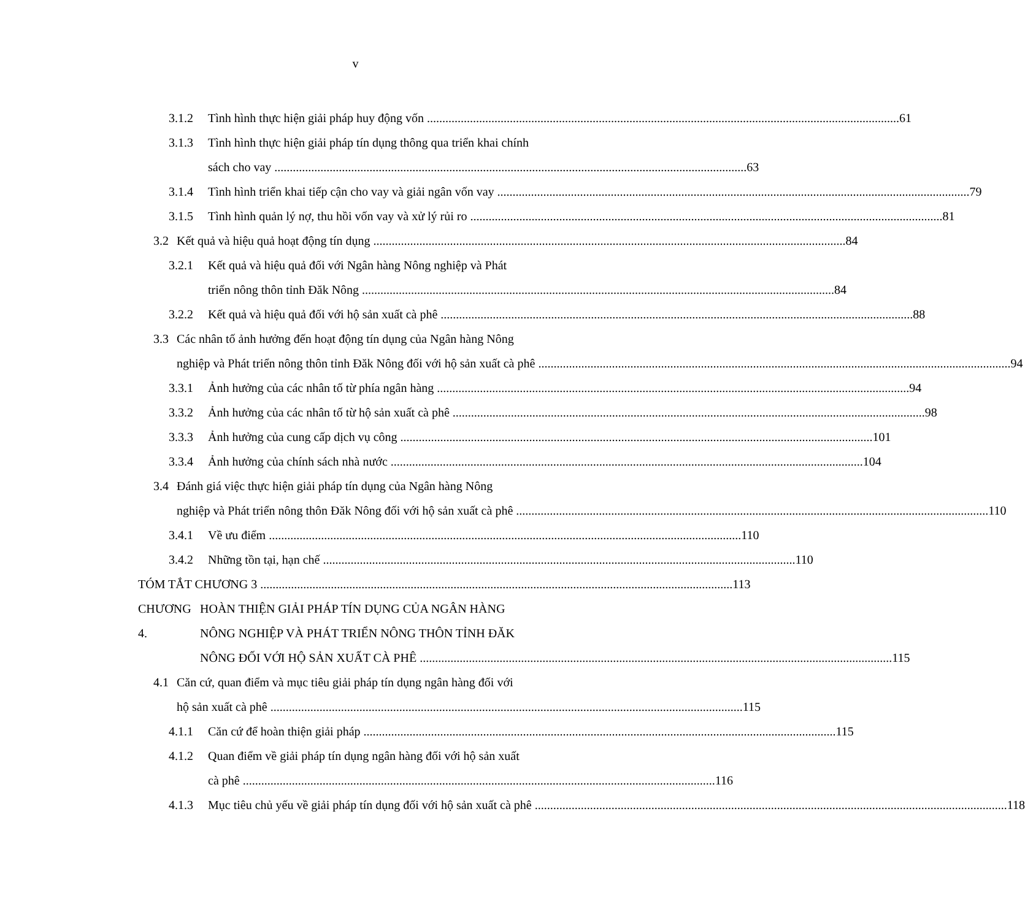v
3.1.2 Tình hình thực hiện giải pháp huy động vốn 61
3.1.3 Tình hình thực hiện giải pháp tín dụng thông qua triển khai chính
sách cho vay 63
3.1.4 Tình hình triển khai tiếp cận cho vay và giải ngân vốn vay 79
3.1.5 Tình hình quản lý nợ, thu hồi vốn vay và xử lý rủi ro 81
3.2 Kết quả và hiệu quả hoạt động tín dụng 84
3.2.1 Kết quả và hiệu quả đối với Ngân hàng Nông nghiệp và Phát
triển nông thôn tỉnh Đăk Nông 84
3.2.2 Kết quả và hiệu quả đối với hộ sản xuất cà phê 88
3.3 Các nhân tố ảnh hưởng đến hoạt động tín dụng của Ngân hàng Nông
nghiệp và Phát triển nông thôn tỉnh Đăk Nông đối với hộ sản xuất cà phê 94
3.3.1 Ảnh hưởng của các nhân tố từ phía ngân hàng 94
3.3.2 Ảnh hưởng của các nhân tố từ hộ sản xuất cà phê 98
3.3.3 Ảnh hưởng của cung cấp dịch vụ công 101
3.3.4 Ảnh hưởng của chính sách nhà nước 104
3.4 Đánh giá việc thực hiện giải pháp tín dụng của Ngân hàng Nông
nghiệp và Phát triển nông thôn Đăk Nông đối với hộ sản xuất cà phê 110
3.4.1 Về ưu điểm 110
3.4.2 Những tồn tại, hạn chế 110
TÓM TẮT CHƯƠNG 3 113
CHƯƠNG 4.
HOÀN THIỆN GIẢI PHÁP TÍN DỤNG CỦA NGÂN HÀNG
NÔNG NGHIỆP VÀ PHÁT TRIỂN NÔNG THÔN TỈNH ĐĂK
NÔNG ĐỐI VỚI HỘ SẢN XUẤT CÀ PHÊ 115
4.1 Căn cứ, quan điểm và mục tiêu giải pháp tín dụng ngân hàng đối với
hộ sản xuất cà phê 115
4.1.1 Căn cứ để hoàn thiện giải pháp 115
4.1.2 Quan điểm về giải pháp tín dụng ngân hàng đối với hộ sản xuất
cà phê 116
4.1.3 Mục tiêu chủ yếu về giải pháp tín dụng đối với hộ sản xuất cà phê 118